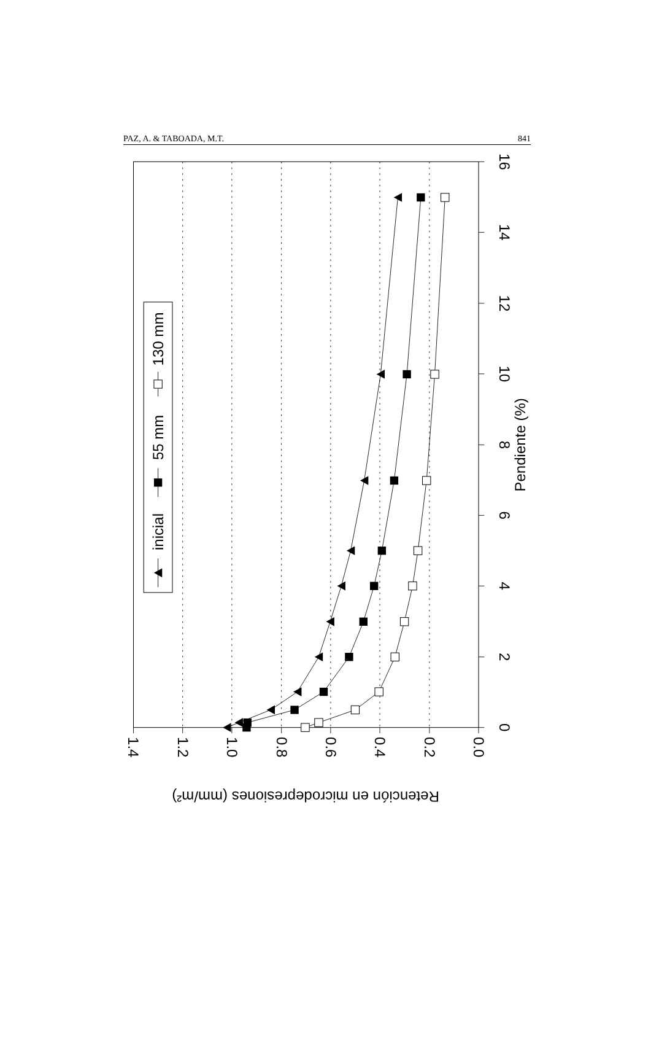PAZ, A. & TABOADA, M.T. 841
0
2
4
6
8
10
12
14
16
Pendiente (%)
1.4
1.2
1.0
0.8
0.6
0.4
0.2
0.0
Retención en microdepresiones (mm/m²)
inicial
55 mm
130 mm